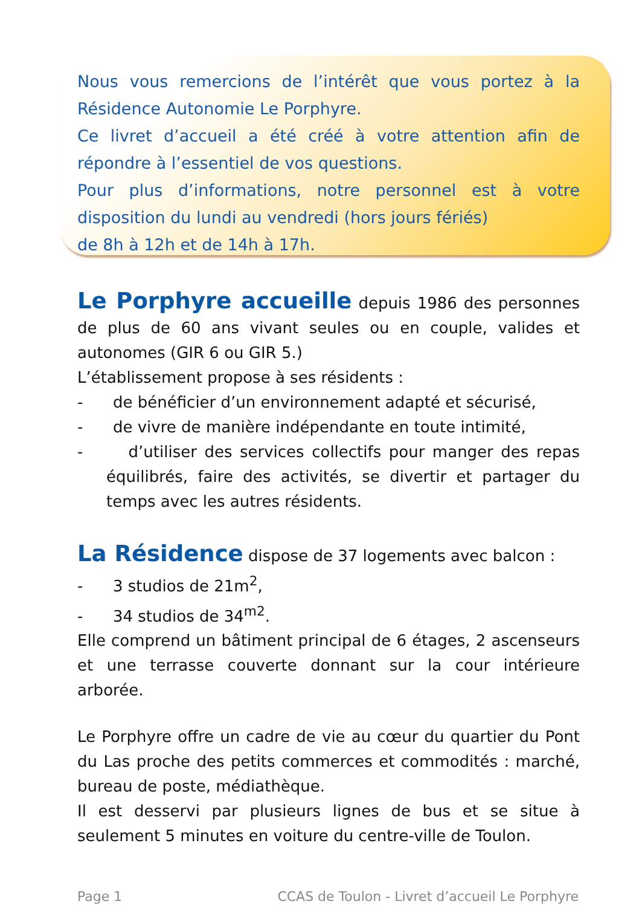Nous vous remercions de l’intérêt que vous portez à la Résidence Autonomie Le Porphyre.
Ce livret d’accueil a été créé à votre attention afin de répondre à l’essentiel de vos questions.
Pour plus d’informations, notre personnel est à votre disposition du lundi au vendredi (hors jours fériés)
de 8h à 12h et de 14h à 17h.
Le Porphyre accueille depuis 1986 des personnes de plus de 60 ans vivant seules ou en couple, valides et autonomes (GIR 6 ou GIR 5.)
L’établissement propose à ses résidents :
- de bénéficier d’un environnement adapté et sécurisé,
- de vivre de manière indépendante en toute intimité,
- d’utiliser des services collectifs pour manger des repas équilibrés, faire des activités, se divertir et partager du temps avec les autres résidents.
La Résidence dispose de 37 logements avec balcon :
- 3 studios de 21m<sup>2</sup>,
- 34 studios de 34<sup>m2</sup>.
Elle comprend un bâtiment principal de 6 étages, 2 ascenseurs et une terrasse couverte donnant sur la cour intérieure arborée.
Le Porphyre offre un cadre de vie au cœur du quartier du Pont du Las proche des petits commerces et commodités : marché, bureau de poste, médiathèque.
Il est desservi par plusieurs lignes de bus et se situe à seulement 5 minutes en voiture du centre-ville de Toulon.
Page 1 CCAS de Toulon - Livret d’accueil Le Porphyre